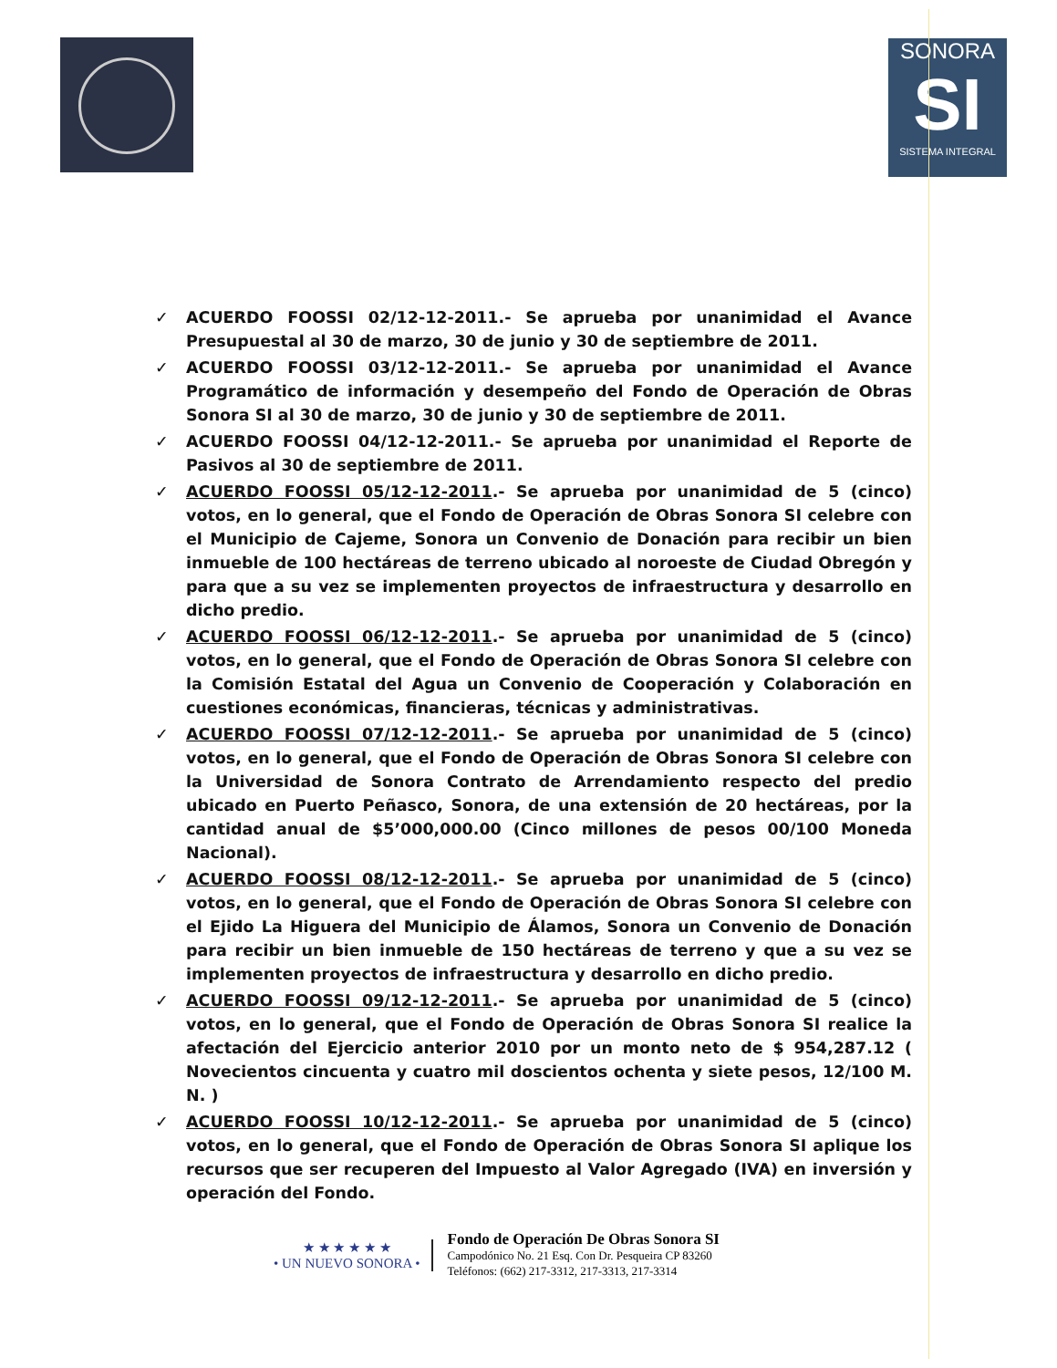SONORA
SI
SISTEMA INTEGRAL
✓ ACUERDO FOOSSI 02/12-12-2011.- Se aprueba por unanimidad el Avance Presupuestal al 30 de marzo, 30 de junio y 30 de septiembre de 2011.
✓ ACUERDO FOOSSI 03/12-12-2011.- Se aprueba por unanimidad el Avance Programático de información y desempeño del Fondo de Operación de Obras Sonora SI al 30 de marzo, 30 de junio y 30 de septiembre de 2011.
✓ ACUERDO FOOSSI 04/12-12-2011.- Se aprueba por unanimidad el Reporte de Pasivos al 30 de septiembre de 2011.
✓ ACUERDO FOOSSI 05/12-12-2011.- Se aprueba por unanimidad de 5 (cinco) votos, en lo general, que el Fondo de Operación de Obras Sonora SI celebre con el Municipio de Cajeme, Sonora un Convenio de Donación para recibir un bien inmueble de 100 hectáreas de terreno ubicado al noroeste de Ciudad Obregón y para que a su vez se implementen proyectos de infraestructura y desarrollo en dicho predio.
✓ ACUERDO FOOSSI 06/12-12-2011.- Se aprueba por unanimidad de 5 (cinco) votos, en lo general, que el Fondo de Operación de Obras Sonora SI celebre con la Comisión Estatal del Agua un Convenio de Cooperación y Colaboración en cuestiones económicas, financieras, técnicas y administrativas.
✓ ACUERDO FOOSSI 07/12-12-2011.- Se aprueba por unanimidad de 5 (cinco) votos, en lo general, que el Fondo de Operación de Obras Sonora SI celebre con la Universidad de Sonora Contrato de Arrendamiento respecto del predio ubicado en Puerto Peñasco, Sonora, de una extensión de 20 hectáreas, por la cantidad anual de $5’000,000.00 (Cinco millones de pesos 00/100 Moneda Nacional).
✓ ACUERDO FOOSSI 08/12-12-2011.- Se aprueba por unanimidad de 5 (cinco) votos, en lo general, que el Fondo de Operación de Obras Sonora SI celebre con el Ejido La Higuera del Municipio de Álamos, Sonora un Convenio de Donación para recibir un bien inmueble de 150 hectáreas de terreno y que a su vez se implementen proyectos de infraestructura y desarrollo en dicho predio.
✓ ACUERDO FOOSSI 09/12-12-2011.- Se aprueba por unanimidad de 5 (cinco) votos, en lo general, que el Fondo de Operación de Obras Sonora SI realice la afectación del Ejercicio anterior 2010 por un monto neto de $ 954,287.12 ( Novecientos cincuenta y cuatro mil doscientos ochenta y siete pesos, 12/100 M. N. )
✓ ACUERDO FOOSSI 10/12-12-2011.- Se aprueba por unanimidad de 5 (cinco) votos, en lo general, que el Fondo de Operación de Obras Sonora SI aplique los recursos que ser recuperen del Impuesto al Valor Agregado (IVA) en inversión y operación del Fondo.
★ ★ ★ ★ ★ ★
• UN NUEVO SONORA •
Fondo de Operación De Obras Sonora SI
Campodónico No. 21 Esq. Con Dr. Pesqueira CP 83260
Teléfonos: (662) 217-3312, 217-3313, 217-3314